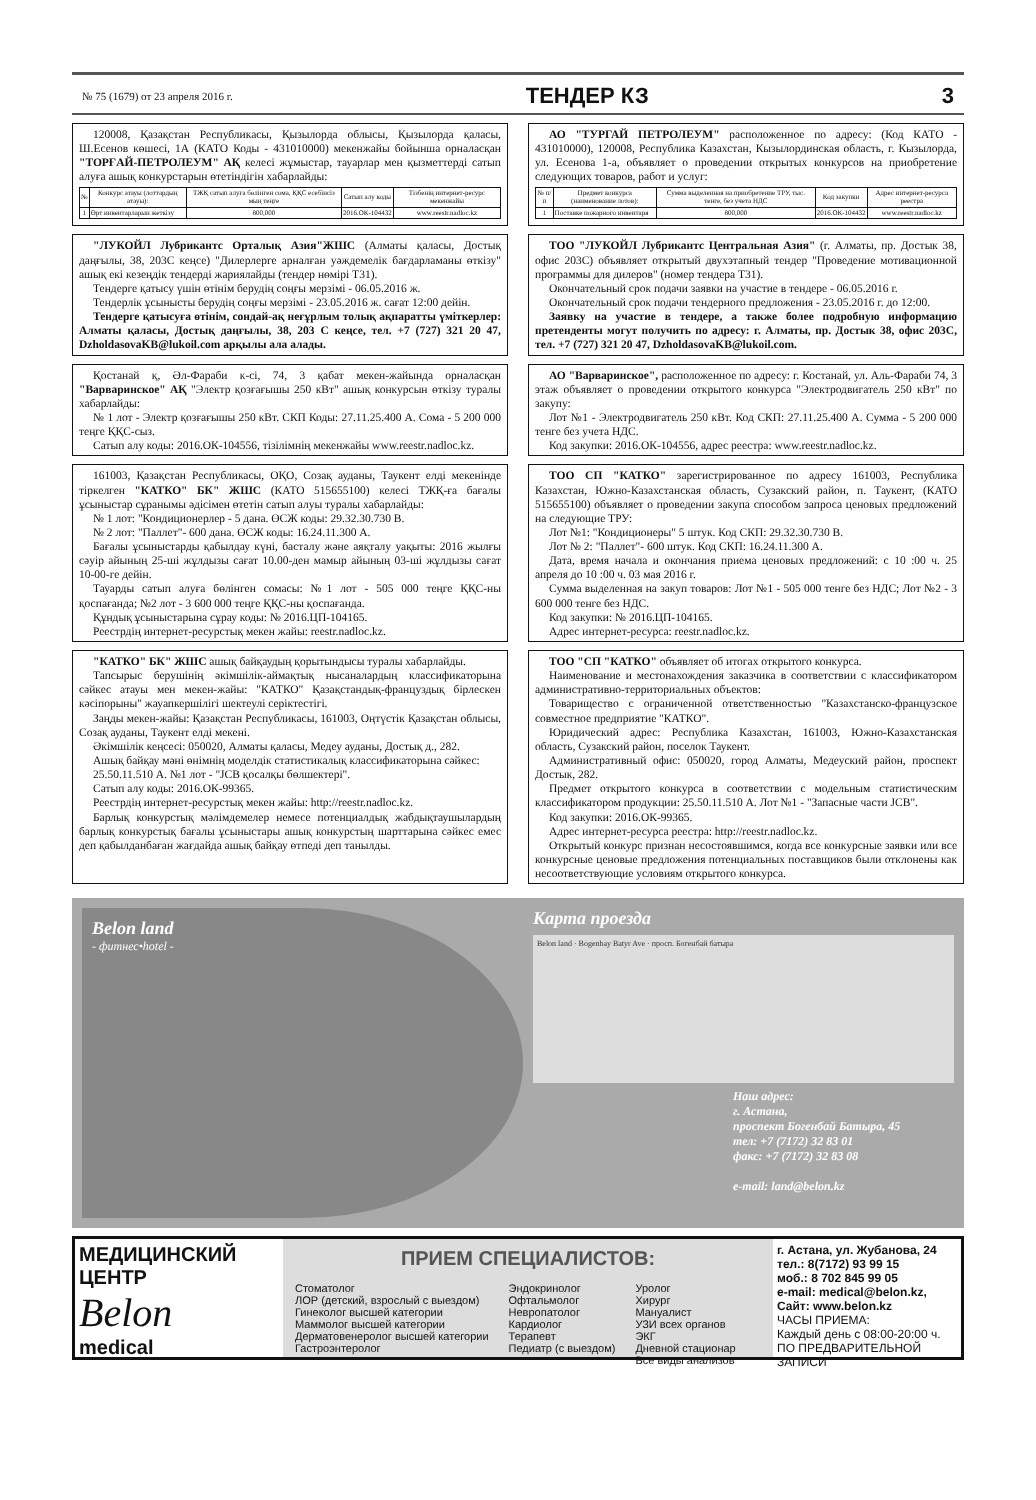№ 75 (1679) от 23 апреля 2016 г. ТЕНДЕР КЗ 3
120008, Қазақстан Республикасы, Қызылорда облысы, Қызылорда қаласы, Ш.Есенов көшесі, 1А (КАТО Коды - 431010000) мекенжайы бойынша орналасқан "ТОРҒАЙ-ПЕТРОЛЕУМ" АҚ келесі жұмыстар, тауарлар мен қызметтерді сатып алуға ашық конкурстарын өтетіндігін хабарлайды:
| № | Конкурс атауы (лоттардың атауы): | ТЖҚ сатып алуға бөлінген сома, ҚҚС есебінсіз мың теңге | Сатып алу коды | Тізбенің интернет-ресурс мекенжайы |
| --- | --- | --- | --- | --- |
| 1 | Өрт инвентарларын жеткізу | 800,000 | 2016.ОК-104432 | www.reestr.nadloc.kz |
АО "ТУРГАЙ ПЕТРОЛЕУМ" расположенное по адресу: (Код КАТО - 431010000), 120008, Республика Казахстан, Кызылординская область, г. Кызылорда, ул. Есенова 1-а, объявляет о проведении открытых конкурсов на приобретение следующих товаров, работ и услуг:
| № п/п | Предмет конкурса (наименование лотов): | Сумма выделенная на приобретение ТРУ, тыс. тенге, без учета НДС | Код закупки | Адрес интернет-ресурса реестра |
| --- | --- | --- | --- | --- |
| 1 | Поставке пожарного инвентаря | 800,000 | 2016.ОК-104432 | www.reestr.nadloc.kz |
"ЛУКОЙЛ Лубрикантс Орталық Азия"ЖШС (Алматы қаласы, Достық даңғылы, 38, 203С кеңсе) "Дилерлерге арналған уәждемелік бағдарламаны өткізу" ашық екі кезеңдік тендерді жариялайды (тендер нөмірі Т31).
Тендерге қатысу үшін өтінім берудің соңғы мерзімі - 06.05.2016 ж.
Тендерлік ұсынысты берудің соңғы мерзімі - 23.05.2016 ж. сағат 12:00 дейін.
Тендерге қатысуға өтінім, сондай-ақ неғұрлым толық ақпаратты үміткерлер: Алматы қаласы, Достық даңғылы, 38, 203 С кеңсе, тел. +7 (727) 321 20 47, DzholdasovaKB@lukoil.com арқылы ала алады.
ТОО "ЛУКОЙЛ Лубрикантс Центральная Азия" (г. Алматы, пр. Достык 38, офис 203С) объявляет открытый двухэтапный тендер "Проведение мотивационной программы для дилеров" (номер тендера Т31).
Окончательный срок подачи заявки на участие в тендере - 06.05.2016 г.
Окончательный срок подачи тендерного предложения - 23.05.2016 г. до 12:00.
Заявку на участие в тендере, а также более подробную информацию претенденты могут получить по адресу: г. Алматы, пр. Достык 38, офис 203С, тел. +7 (727) 321 20 47, DzholdasovaKB@lukoil.com.
Қостанай қ, Әл-Фараби к-сі, 74, 3 қабат мекен-жайында орналасқан "Варваринское" АҚ "Электр қозғағышы 250 кВт" ашық конкурсын өткізу туралы хабарлайды:
№ 1 лот - Электр қозғағышы 250 кВт. СКП Коды: 27.11.25.400 А. Сома - 5 200 000 теңге ҚҚС-сыз.
Сатып алу коды: 2016.ОК-104556, тізілімнің мекенжайы www.reestr.nadloc.kz.
АО "Варваринское", расположенное по адресу: г. Костанай, ул. Аль-Фараби 74, 3 этаж объявляет о проведении открытого конкурса "Электродвигатель 250 кВт" по закупу:
Лот №1 - Электродвигатель 250 кВт. Код СКП: 27.11.25.400 А. Сумма - 5 200 000 тенге без учета НДС.
Код закупки: 2016.ОК-104556, адрес реестра: www.reestr.nadloc.kz.
161003, Қазақстан Республикасы, ОҚО, Созақ ауданы, Таукент елді мекенінде тіркелген "КАТКО" БК" ЖШС (КАТО 515655100) келесі ТЖҚ-ға бағалы ұсыныстар сұранымы әдісімен өтетін сатып алуы туралы хабарлайды:
№ 1 лот: "Кондиционерлер - 5 дана. ӨСЖ коды: 29.32.30.730 В.
№ 2 лот: "Паллет"- 600 дана. ӨСЖ коды: 16.24.11.300 А.
Бағалы ұсыныстарды қабылдау күні, басталу және аяқталу уақыты: 2016 жылғы сәуір айының 25-ші жұлдызы сағат 10.00-ден мамыр айының 03-ші жұлдызы сағат 10-00-ге дейін.
Тауарды сатып алуға бөлінген сомасы: №1 лот - 505 000 теңге ҚҚС-ны қоспағанда; №2 лот - 3 600 000 теңге ҚҚС-ны қоспағанда.
Құндық ұсыныстарына сұрау коды: № 2016.ЦП-104165.
Реестрдің интернет-ресурстық мекен жайы: reestr.nadloc.kz.
ТОО СП "КАТКО" зарегистрированное по адресу 161003, Республика Казахстан, Южно-Казахстанская область, Сузакский район, п. Таукент, (КАТО 515655100) объявляет о проведении закупа способом запроса ценовых предложений на следующие ТРУ:
Лот №1: "Кондиционеры" 5 штук. Код СКП: 29.32.30.730 В.
Лот № 2: "Паллет"- 600 штук. Код СКП: 16.24.11.300 А.
Дата, время начала и окончания приема ценовых предложений: с 10 :00 ч. 25 апреля до 10 :00 ч. 03 мая 2016 г.
Сумма выделенная на закуп товаров: Лот №1 - 505 000 тенге без НДС; Лот №2 - 3 600 000 тенге без НДС.
Код закупки: № 2016.ЦП-104165.
Адрес интернет-ресурса: reestr.nadloc.kz.
"КАТКО" БК" ЖШС ашық байқаудың қорытындысы туралы хабарлайды.
Тапсырыс берушінің әкімшілік-аймақтық нысаналардың классификаторына сәйкес атауы мен мекен-жайы: "КАТКО" Қазақстандық-француздық бірлескен кәсіпорыны" жауапкершілігі шектеулі серіктестігі.
Заңды мекен-жайы: Қазақстан Республикасы, 161003, Оңтүстік Қазақстан облысы, Созақ ауданы, Таукент елді мекені.
Әкімшілік кеңсесі: 050020, Алматы қаласы, Медеу ауданы, Достық д., 282.
Ашық байқау мәні өнімнің моделдік статистикалық классификаторына сәйкес:
25.50.11.510 А. №1 лот - "JCB қосалқы бөлшектері".
Сатып алу коды: 2016.ОК-99365.
Реестрдің интернет-ресурстық мекен жайы: http://reestr.nadloc.kz.
Барлық конкурстық мәлімдемелер немесе потенциалдық жабдықтаушылардың барлық конкурстық бағалы ұсыныстары ашық конкурстың шарттарына сәйкес емес деп қабылданбаған жағдайда ашық байқау өтпеді деп танылды.
ТОО "СП "КАТКО" объявляет об итогах открытого конкурса.
Наименование и местонахождения заказчика в соответствии с классификатором административно-территориальных объектов:
Товарищество с ограниченной ответственностью "Казахстанско-французское совместное предприятие "КАТКО".
Юридический адрес: Республика Казахстан, 161003, Южно-Казахстанская область, Сузакский район, поселок Таукент.
Административный офис: 050020, город Алматы, Медеуский район, проспект Достык, 282.
Предмет открытого конкурса в соответствии с модельным статистическим классификатором продукции: 25.50.11.510 А. Лот №1 - "Запасные части JCB".
Код закупки: 2016.ОК-99365.
Адрес интернет-ресурса реестра: http://reestr.nadloc.kz.
Открытый конкурс признан несостоявшимся, когда все конкурсные заявки или все конкурсные ценовые предложения потенциальных поставщиков были отклонены как несоответствующие условиям открытого конкурса.
Belon land
- фитнес•hotel -
Карта проезда
Belon land · Bogenbay Batyr Ave · просп. Богенбай батыра
Наш адрес:
г. Астана,
проспект Богенбай Батыра, 45
тел: +7 (7172) 32 83 01
факс: +7 (7172) 32 83 08
e-mail: land@belon.kz
МЕДИЦИНСКИЙ ЦЕНТР
Belon
medical
ПРИЕМ СПЕЦИАЛИСТОВ:
Стоматолог
ЛОР (детский, взрослый с выездом)
Гинеколог высшей категории
Маммолог высшей категории
Дерматовенеролог высшей категории
Гастроэнтеролог
Эндокринолог
Офтальмолог
Невропатолог
Кардиолог
Терапевт
Педиатр (с выездом)
Уролог
Хирург
Мануалист
УЗИ всех органов
ЭКГ
Дневной стационар
Все виды анализов
г. Астана, ул. Жубанова, 24
тел.: 8(7172) 93 99 15
моб.: 8 702 845 99 05
e-mail: medical@belon.kz,
Сайт: www.belon.kz
ЧАСЫ ПРИЕМА:
Каждый день с 08:00-20:00 ч.
ПО ПРЕДВАРИТЕЛЬНОЙ ЗАПИСИ